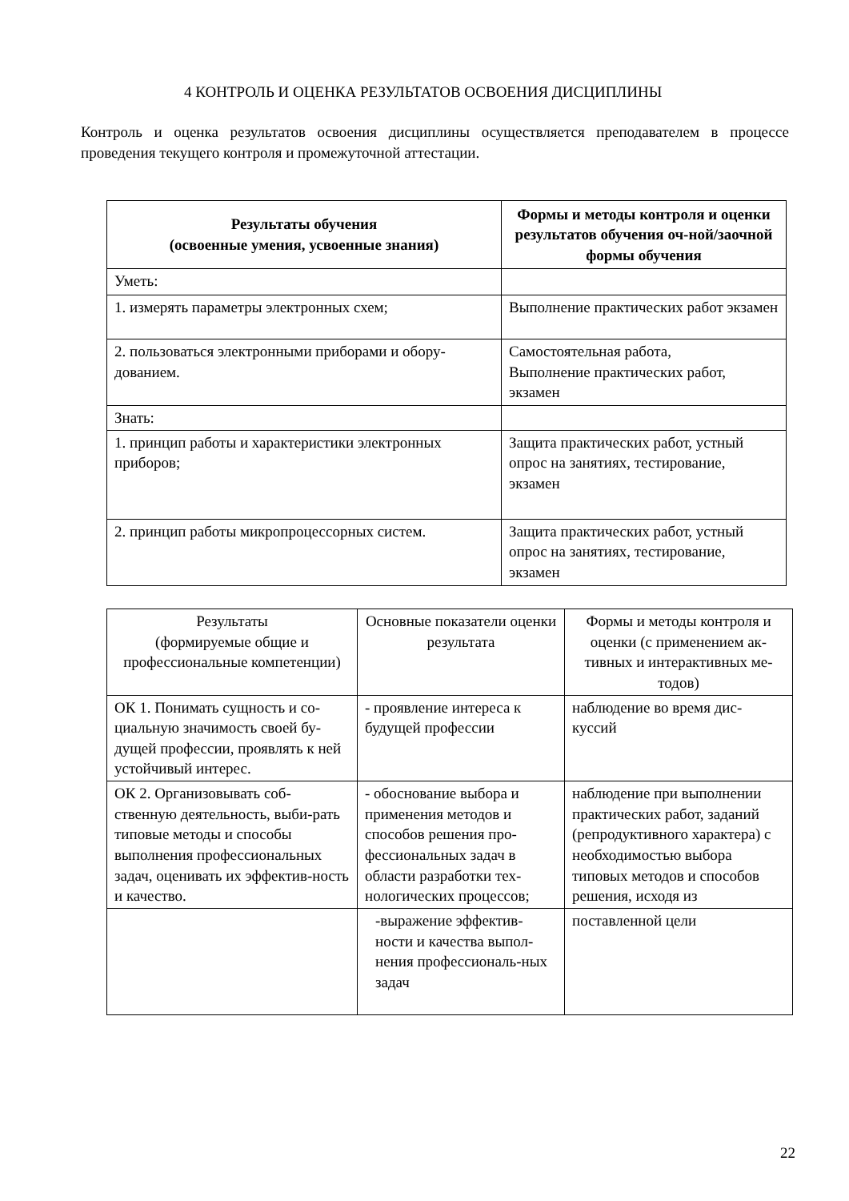4 КОНТРОЛЬ И ОЦЕНКА РЕЗУЛЬТАТОВ ОСВОЕНИЯ ДИСЦИПЛИНЫ
Контроль и оценка результатов освоения дисциплины осуществляется преподавателем в процессе проведения текущего контроля и промежуточной аттестации.
| Результаты обучения (освоенные умения, усвоенные знания) | Формы и методы контроля и оценки результатов обучения оч-ной/заочной формы обучения |
| --- | --- |
| Уметь: | |
| 1. измерять параметры электронных схем; | Выполнение практических работ экзамен |
| 2. пользоваться электронными приборами и обору-дованием. | Самостоятельная работа, Выполнение практических работ, экзамен |
| Знать: | |
| 1. принцип работы и характеристики электронных приборов; | Защита практических работ, устный опрос на занятиях, тестирование, экзамен |
| 2. принцип работы микропроцессорных систем. | Защита практических работ, устный опрос на занятиях, тестирование, экзамен |
| Результаты (формируемые общие и профессиональные компетенции) | Основные показатели оценки результата | Формы и методы контроля и оценки (с применением ак-тивных и интерактивных ме-тодов) |
| --- | --- | --- |
| ОК 1. Понимать сущность и со-циальную значимость своей бу-дущей профессии, проявлять к ней устойчивый интерес. | - проявление интереса к будущей профессии | наблюдение во время дис-куссий |
| ОК 2. Организовывать соб-ственную деятельность, выби-рать типовые методы и способы выполнения профессиональных задач, оценивать их эффектив-ность и качество. | - обоснование выбора и применения методов и способов решения про-фессиональных задач в области разработки тех-нологических процессов; | наблюдение при выполнении практических работ, заданий (репродуктивного характера) с необходимостью выбора типовых методов и способов решения, исходя из |
| | -выражение эффектив-ности и качества выпол-нения профессиональ-ных задач | поставленной цели |
22